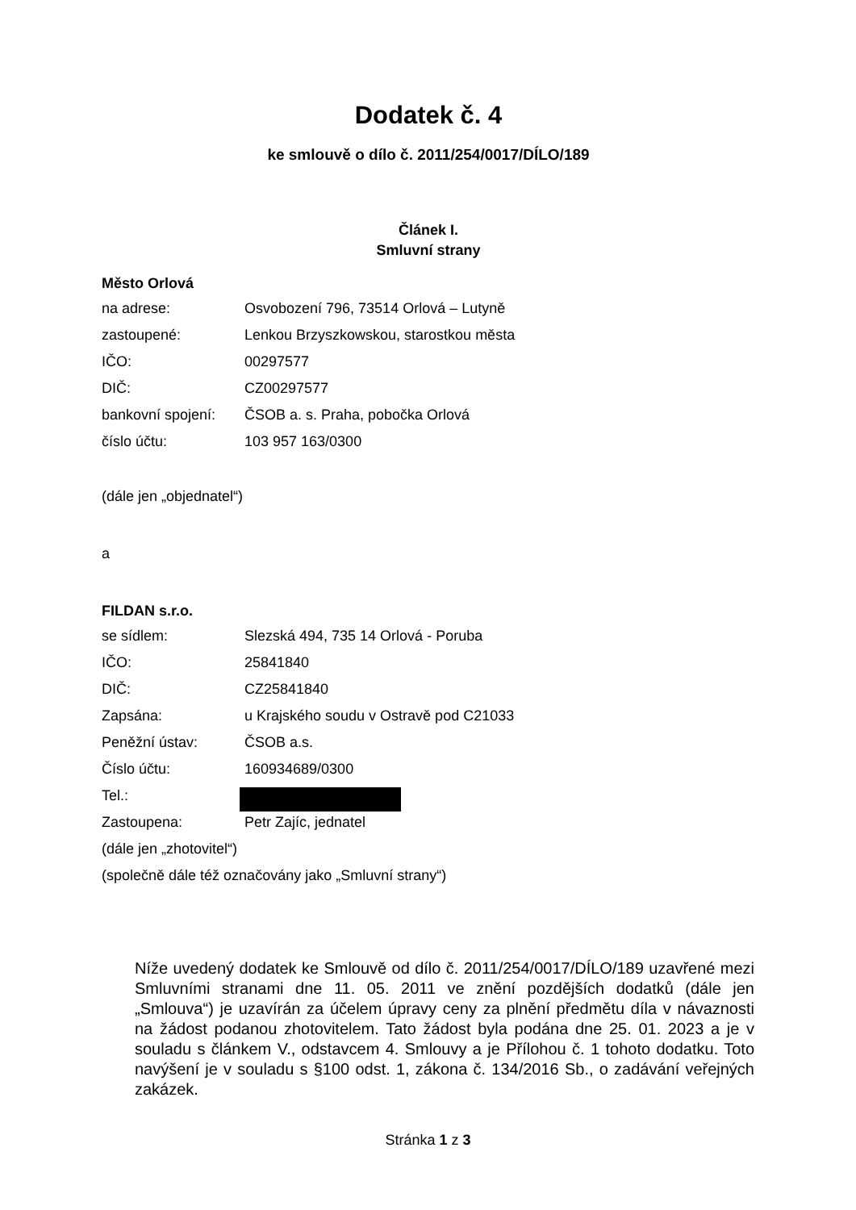Dodatek č. 4
ke smlouvě o dílo č. 2011/254/0017/DÍLO/189
Článek I.
Smluvní strany
Město Orlová
na adrese: Osvobození 796, 73514 Orlová – Lutyně
zastoupené: Lenkou Brzyszkowskou, starostkou města
IČO: 00297577
DIČ: CZ00297577
bankovní spojení: ČSOB a. s. Praha, pobočka Orlová
číslo účtu: 103 957 163/0300
(dále jen „objednatel“)
a
FILDAN s.r.o.
se sídlem: Slezská 494, 735 14 Orlová - Poruba
IČO: 25841840
DIČ: CZ25841840
Zapsána: u Krajského soudu v Ostravě pod C21033
Peněžní ústav: ČSOB a.s.
Číslo účtu: 160934689/0300
Tel.:
Zastoupena: Petr Zajíc, jednatel
(dále jen „zhotovitel“)
(společně dále též označovány jako „Smluvní strany“)
Níže uvedený dodatek ke Smlouvě od dílo č. 2011/254/0017/DÍLO/189 uzavřené mezi Smluvními stranami dne 11. 05. 2011 ve znění pozdějších dodatků (dále jen „Smlouva“) je uzavírán za účelem úpravy ceny za plnění předmětu díla v návaznosti na žádost podanou zhotovitelem. Tato žádost byla podána dne 25. 01. 2023 a je v souladu s článkem V., odstavcem 4. Smlouvy a je Přílohou č. 1 tohoto dodatku. Toto navýšení je v souladu s §100 odst. 1, zákona č. 134/2016 Sb., o zadávání veřejných zakázek.
Stránka 1 z 3